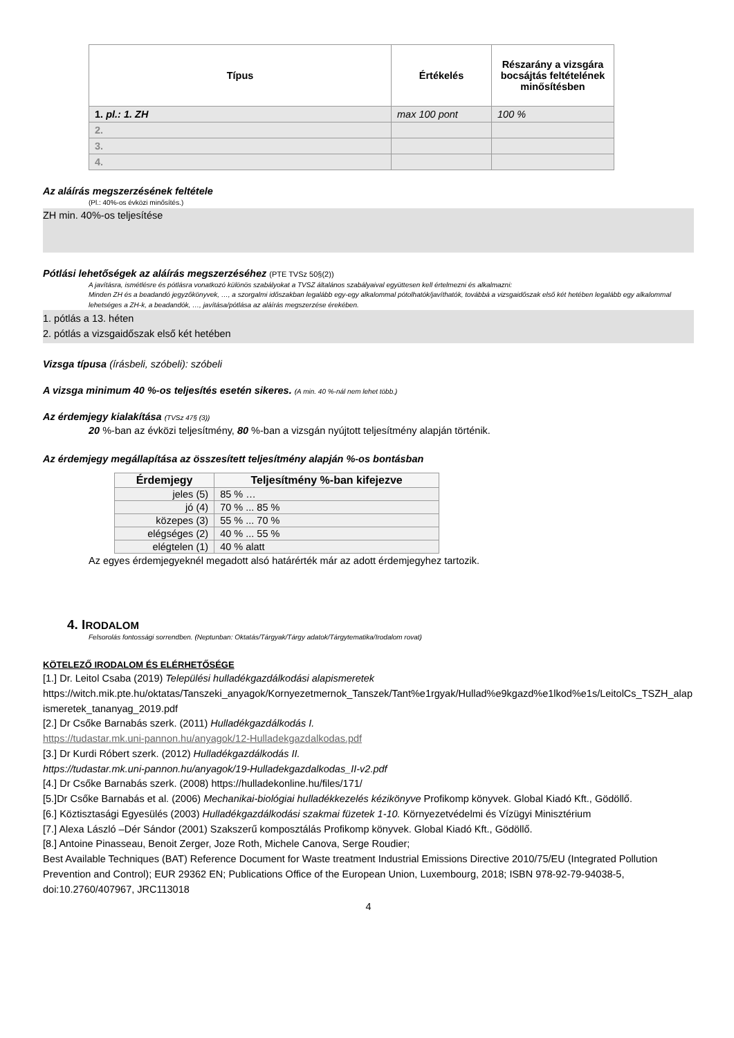| Típus | Értékelés | Részarány a vizsgára bocsájtás feltételének minősítésben |
| --- | --- | --- |
| 1. pl.: 1. ZH | max 100 pont | 100 % |
| 2. | | |
| 3. | | |
| 4. | | |
Az aláírás megszerzésének feltétele
(Pl.: 40%-os évközi minősítés.)
ZH min. 40%-os teljesítése
Pótlási lehetőségek az aláírás megszerzéséhez (PTE TVSz 50§(2))
A javításra, ismétlésre és pótlásra vonatkozó különös szabályokat a TVSZ általános szabályaival együttesen kell értelmezni és alkalmazni:
Minden ZH és a beadandó jegyzőkönyvek, …, a szorgalmi időszakban legalább egy-egy alkalommal pótolhatók/javíthatók, továbbá a vizsgaidőszak első két hetében legalább egy alkalommal lehetséges a ZH-k, a beadandók, …, javítása/pótlása az aláírás megszerzése érekében.
1. pótlás a 13. héten
2. pótlás a vizsgaidőszak első két hetében
Vizsga típusa (írásbeli, szóbeli): szóbeli
A vizsga minimum 40 %-os teljesítés esetén sikeres. (A min. 40 %-nál nem lehet több.)
Az érdemjegy kialakítása (TVSz 47§ (3))
20 %-ban az évközi teljesítmény, 80 %-ban a vizsgán nyújtott teljesítmény alapján történik.
Az érdemjegy megállapítása az összesített teljesítmény alapján %-os bontásban
| Érdemjegy | Teljesítmény %-ban kifejezve |
| --- | --- |
| jeles (5) | 85 % … |
| jó (4) | 70 % ... 85 % |
| közepes (3) | 55 % ... 70 % |
| elégséges (2) | 40 % ... 55 % |
| elégtelen (1) | 40 % alatt |
Az egyes érdemjegyeknél megadott alsó határérték már az adott érdemjegyhez tartozik.
4. IRODALOM
Felsorolás fontossági sorrendben. (Neptunban: Oktatás/Tárgyak/Tárgy adatok/Tárgytematika/Irodalom rovat)
KÖTELEZŐ IRODALOM ÉS ELÉRHETŐSÉGE
[1.] Dr. Leitol Csaba (2019) Települési hulladékgazdálkodási alapismeretek
https://witch.mik.pte.hu/oktatas/Tanszeki_anyagok/Kornyezetmernok_Tanszek/Tant%e1rgyak/Hullad%e9kgazd%e1lkod%e1s/LeitolCs_TSZH_alapismeretek_tananyag_2019.pdf
[2.] Dr Csőke Barnabás szerk. (2011) Hulladékgazdálkodás I.
https://tudastar.mk.uni-pannon.hu/anyagok/12-Hulladekgazdalkodas.pdf
[3.] Dr Kurdi Róbert szerk. (2012) Hulladékgazdálkodás II.
https://tudastar.mk.uni-pannon.hu/anyagok/19-Hulladekgazdalkodas_II-v2.pdf
[4.] Dr Csőke Barnabás szerk. (2008) https://hulladekonline.hu/files/171/
[5.]Dr Csőke Barnabás et al. (2006) Mechanikai-biológiai hulladékkezelés kézikönyve Profikomp könyvek. Global Kiadó Kft., Gödöllő.
[6.] Köztisztasági Egyesülés (2003) Hulladékgazdálkodási szakmai füzetek 1-10. Környezetvédelmi és Vízügyi Minisztérium
[7.] Alexa László –Dér Sándor (2001) Szakszerű komposztálás Profikomp könyvek. Global Kiadó Kft., Gödöllő.
[8.] Antoine Pinasseau, Benoit Zerger, Joze Roth, Michele Canova, Serge Roudier;
Best Available Techniques (BAT) Reference Document for Waste treatment Industrial Emissions Directive 2010/75/EU (Integrated Pollution Prevention and Control); EUR 29362 EN; Publications Office of the European Union, Luxembourg, 2018; ISBN 978-92-79-94038-5, doi:10.2760/407967, JRC113018
4